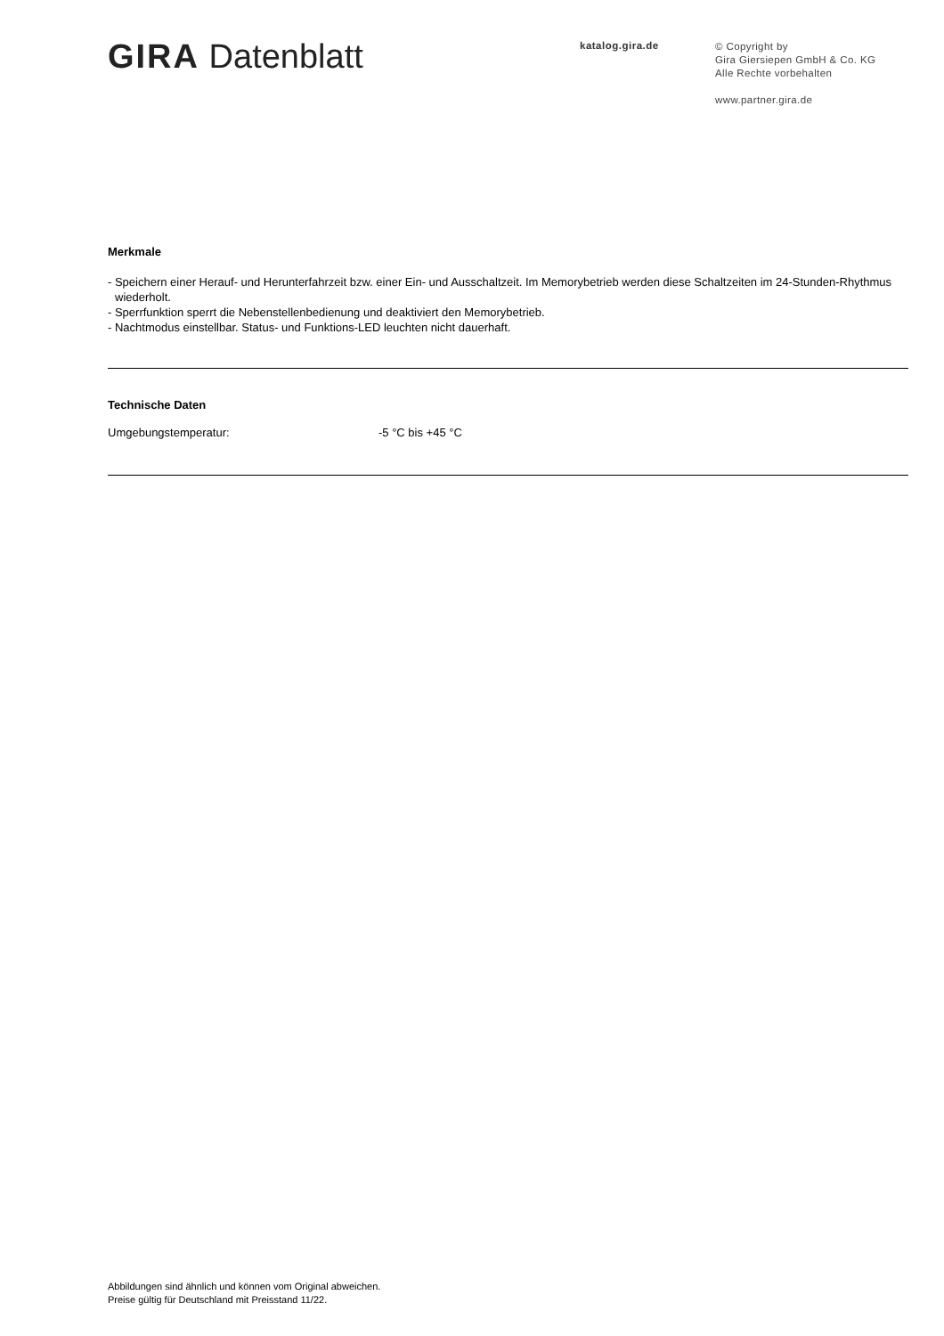GIRA Datenblatt
katalog.gira.de
© Copyright by
Gira Giersiepen GmbH & Co. KG
Alle Rechte vorbehalten
www.partner.gira.de
Merkmale
- Speichern einer Herauf- und Herunterfahrzeit bzw. einer Ein- und Ausschaltzeit. Im Memorybetrieb werden diese Schaltzeiten im 24-Stunden-Rhythmus wiederholt.
- Sperrfunktion sperrt die Nebenstellenbedienung und deaktiviert den Memorybetrieb.
- Nachtmodus einstellbar. Status- und Funktions-LED leuchten nicht dauerhaft.
Technische Daten
| Umgebungstemperatur: | -5 °C bis +45 °C |
Abbildungen sind ähnlich und können vom Original abweichen.
Preise gültig für Deutschland mit Preisstand 11/22.